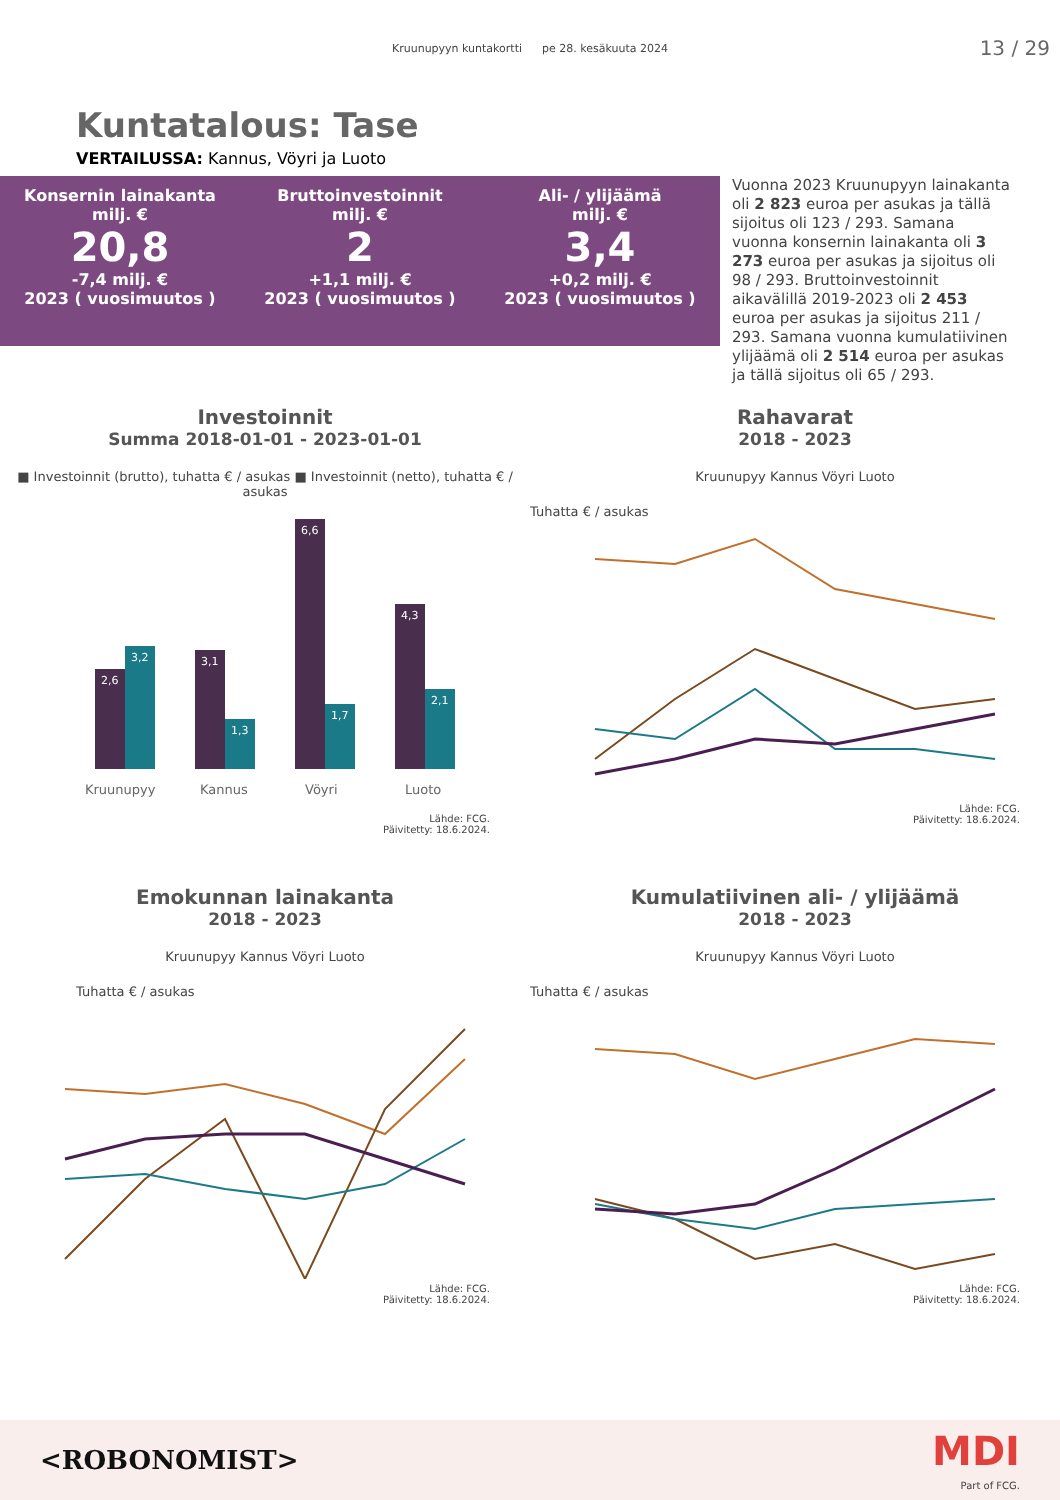Kruunupyyn kuntakortti pe 28. kesäkuuta 2024
13 / 29
Kuntatalous: Tase
VERTAILUSSA: Kannus, Vöyri ja Luoto
Konsernin lainakanta
milj. €
20,8
-7,4 milj. €
2023 ( vuosimuutos )
Bruttoinvestoinnit
milj. €
2
+1,1 milj. €
2023 ( vuosimuutos )
Ali- / ylijäämä
milj. €
3,4
+0,2 milj. €
2023 ( vuosimuutos )
Vuonna 2023 Kruunupyyn lainakanta oli 2 823 euroa per asukas ja tällä sijoitus oli 123 / 293. Samana vuonna konsernin lainakanta oli 3 273 euroa per asukas ja sijoitus oli 98 / 293. Bruttoinvestoinnit aikavälillä 2019-2023 oli 2 453 euroa per asukas ja sijoitus 211 / 293. Samana vuonna kumulatiivinen ylijäämä oli 2 514 euroa per asukas ja tällä sijoitus oli 65 / 293.
Investoinnit
Summa 2018-01-01 - 2023-01-01
■ Investoinnit (brutto), tuhatta € / asukas ■ Investoinnit (netto), tuhatta € / asukas
2,6
3,2
3,1
1,3
6,6
1,7
4,3
2,1
Kruunupyy
Kannus
Vöyri
Luoto
Lähde: FCG.
Päivitetty: 18.6.2024.
Rahavarat
2018 - 2023
Kruunupyy Kannus Vöyri Luoto
Tuhatta € / asukas
Lähde: FCG.
Päivitetty: 18.6.2024.
Emokunnan lainakanta
2018 - 2023
Kruunupyy Kannus Vöyri Luoto
Tuhatta € / asukas
Lähde: FCG.
Päivitetty: 18.6.2024.
Kumulatiivinen ali- / ylijäämä
2018 - 2023
Kruunupyy Kannus Vöyri Luoto
Tuhatta € / asukas
Lähde: FCG.
Päivitetty: 18.6.2024.
<ROBONOMIST> MDI
Part of FCG.